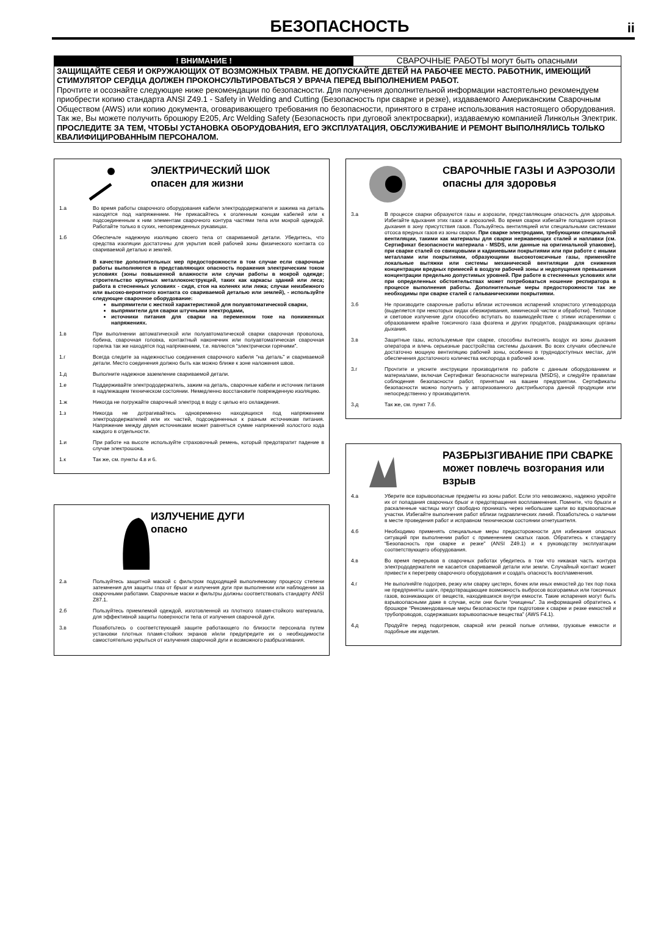БЕЗОПАСНОСТЬ
ii
! ВНИМАНИЕ ! СВАРОЧНЫЕ РАБОТЫ могут быть опасными
ЗАЩИЩАЙТЕ СЕБЯ И ОКРУЖАЮЩИХ ОТ ВОЗМОЖНЫХ ТРАВМ. НЕ ДОПУСКАЙТЕ ДЕТЕЙ НА РАБОЧЕЕ МЕСТО. РАБОТНИК, ИМЕЮЩИЙ СТИМУЛЯТОР СЕРДЦА ДОЛЖЕН ПРОКОНСУЛЬТИРОВАТЬСЯ У ВРАЧА ПЕРЕД ВЫПОЛНЕНИЕМ РАБОТ.
Прочтите и осознайте следующие ниже рекомендации по безопасности. Для получения дополнительной информации настоятельно рекомендуем приобрести копию стандарта ANSI Z49.1 - Safety in Welding and Cutting (Безопасность при сварке и резке), издаваемого Американским Сварочным Обществом (AWS) или копию документа, оговаривающего требования по безопасности, принятого в стране использования настоящего оборудования. Так же, Вы можете получить брошюру E205, Arc Welding Safety (Безопасность при дуговой электросварки), издаваемую компанией Линкольн Электрик.
ПРОСЛЕДИТЕ ЗА ТЕМ, ЧТОБЫ УСТАНОВКА ОБОРУДОВАНИЯ, ЕГО ЭКСПЛУАТАЦИЯ, ОБСЛУЖИВАНИЕ И РЕМОНТ ВЫПОЛНЯЛИСЬ ТОЛЬКО КВАЛИФИЦИРОВАННЫМ ПЕРСОНАЛОМ.
ЭЛЕКТРИЧЕСКИЙ ШОК
опасен для жизни
1.а Во время работы сварочного оборудования кабели электрододержателя и зажима на деталь находятся под напряжением. Не прикасайтесь к оголенным концам кабелей или к подсоединенным к ним элементам сварочного контура частями тела или мокрой одеждой. Работайте только в сухих, неповрежденных рукавицах.
1.б Обеспечьте надежную изоляцию своего тела от свариваемой детали. Убедитесь, что средства изоляции достаточны для укрытия всей рабочей зоны физического контакта со свариваемой деталью и землей.
В качестве дополнительных мер предосторожности в том случае если сварочные работы выполняются в представляющих опасность поражения электрическим током условиях (зоны повышенной влажности или случаи работы в мокрой одежде; строительство крупных металлоконструкций, таких как каркасы зданий или леса; работа в стесненных условиях - сидя, стоя на коленях или лежа; случаи неизбежного или высоко-вероятного контакта со свариваемой деталью или землей), - используйте следующее сварочное оборудование:
выпрямители с жесткой характеристикой для полуавтоматической сварки,
выпрямители для сварки штучными электродами,
источники питания для сварки на переменном токе на пониженных напряжениях.
1.в При выполнении автоматической или полуавтоматической сварки сварочная проволока, бобина, сварочная головка, контактный наконечник или полуавтоматическая сварочная горелка так же находятся под напряжением, т.е. являются “электрически горячими”.
1.г Всегда следите за надежностью соединения сварочного кабеля “на деталь” и свариваемой детали. Место соединения должно быть как можно ближе к зоне наложения швов.
1.д Выполните надежное заземление свариваемой детали.
1.е Поддерживайте электрододержатель, зажим на деталь, сварочные кабели и источник питания в надлежащем техническом состоянии. Немедленно восстановите поврежденную изоляцию.
1.ж Никогда не погружайте сварочный электрод в воду с целью его охлаждения.
1.з Никогда не дотрагивайтесь одновременно находящихся под напряжением электрододержателей или их частей, подсоединенных к разным источникам питания. Напряжение между двумя источниками может равняться сумме напряжений холостого хода каждого в отдельности.
1.и При работе на высоте используйте страховочный ремень, который предотвратит падение в случае электрошока.
1.к Так же, см. пункты 4.в и 6.
ИЗЛУЧЕНИЕ ДУГИ
опасно
2.а Пользуйтесь защитной маской с фильтром подходящей выполняемому процессу степени затемнения для защиты глаз от брызг и излучения дуги при выполнении или наблюдении за сварочными работами. Сварочные маски и фильтры должны соответствовать стандарту ANSI Z87.1.
2.б Пользуйтесь приемлемой одеждой, изготовленной из плотного пламя-стойкого материала, для эффективной защиты поверхности тела от излучения сварочной дуги.
3.в Позаботьтесь о соответствующей защите работающего по близости персонала путем установки плотных пламя-стойких экранов и/или предупредите их о необходимости самостоятельно укрыться от излучения сварочной дуги и возможного разбрызгивания.
СВАРОЧНЫЕ ГАЗЫ И АЭРОЗОЛИ опасны для здоровья
3.а В процессе сварки образуются газы и аэрозоли, представляющие опасность для здоровья. Избегайте вдыхания этих газов и аэрозолей. Во время сварки избегайте попадания органов дыхания в зону присутствия газов. Пользуйтесь вентиляцией или специальными системами отсоса вредных газов из зоны сварки. При сварке электродами, требующими специальной вентиляции, такими как материалы для сварки нержавеющих сталей и наплавки (см. Сертификат безопасности материала - MSDS, или данные на оригинальной упаковке), при сварке сталей со свинцовыми и кадмиевыми покрытиями или при работе с иными металлами или покрытиями, образующими высокотоксичные газы, применяйте локальные вытяжки или системы механической вентиляции для снижения концентрации вредных примесей в воздухе рабочей зоны и недопущения превышения концентрации предельно допустимых уровней. При работе в стесненных условиях или при определенных обстоятельствах может потребоваться ношение респиратора в процессе выполнения работы. Дополнительные меры предосторожности так же необходимы при сварке сталей с гальваническими покрытиями.
3.б Не производите сварочные работы вблизи источников испарений хлористого углеводорода (выделяется при некоторых видах обезжиривания, химической чистки и обработки). Тепловое и световое излучение дуги способно вступать во взаимодействие с этими испарениями с образованием крайне токсичного газа фозгена и других продуктов, раздражающих органы дыхания.
3.в Защитные газы, используемые при сварке, способны вытеснять воздух из зоны дыхания оператора и влечь серьезные расстройства системы дыхания. Во всех случаях обеспечьте достаточно мощную вентиляцию рабочей зоны, особенно в труднодоступных местах, для обеспечения достаточного количества кислорода в рабочей зоне.
3.г Прочтите и уясните инструкции производителя по работе с данным оборудованием и материалами, включая Сертификат безопасности материала (MSDS), и следуйте правилам соблюдения безопасности работ, принятым на вашем предприятии. Сертификаты безопасности можно получить у авторизованного дистрибьютора данной продукции или непосредственно у производителя.
3.д Так же, см. пункт 7.б.
РАЗБРЫЗГИВАНИЕ ПРИ СВАРКЕ может повлечь возгорания или взрыв
4.а Уберите все взрывоопасные предметы из зоны работ. Если это невозможно, надежно укройте их от попадания сварочных брызг и предотвращения воспламенения. Помните, что брызги и раскаленные частицы могут свободно проникать через небольшие щели во взрывоопасные участки. Избегайте выполнения работ вблизи гидравлических линий. Позаботьтесь о наличии в месте проведения работ и исправном техническом состоянии огнетушителя.
4.б Необходимо применять специальные меры предосторожности для избежания опасных ситуаций при выполнении работ с применением сжатых газов. Обратитесь к стандарту “Безопасность при сварке и резке” (ANSI Z49.1) и к руководству эксплуатации соответствующего оборудования.
4.в Во время перерывов в сварочных работах убедитесь в том что никакая часть контура электрододержателя не касается свариваемой детали или земли. Случайный контакт может привести к перегреву сварочного оборудования и создать опасность воспламенения.
4.г Не выполняйте подогрев, резку или сварку цистерн, бочек или иных емкостей до тех пор пока не предприняты шаги, предотвращающие возможность выбросов возгораемых или токсичных газов, возникающих от веществ, находившихся внутри емкости. Такие испарения могут быть взрывоопасными даже в случае, если они были “очищены”. За информацией обратитесь к брошюре “Рекомендованные меры безопасности при подготовке к сварке и резке емкостей и трубопроводов, содержавших взрывоопасные вещества” (AWS F4.1).
4.д Продуйте перед подогревом, сваркой или резкой полые отливки, грузовые емкости и подобные им изделия.